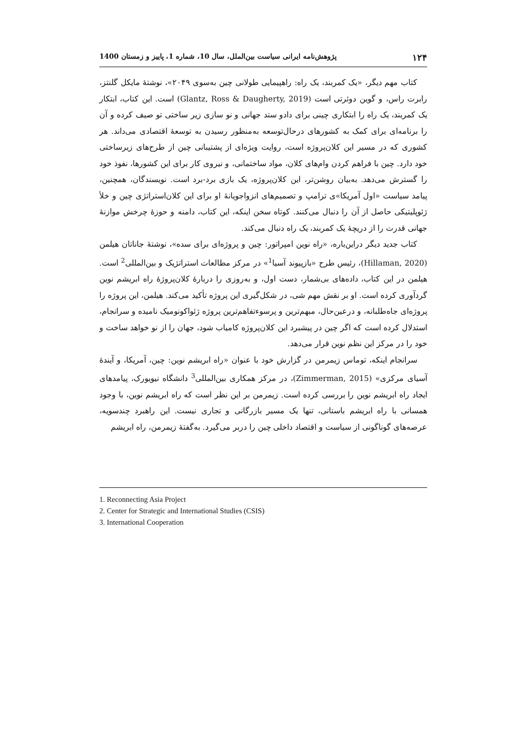۱۲۴ پژوهش‌نامه ایرانی سیاست بین‌الملل، سال 10، شماره 1، پاییز و زمستان 1400
کتاب مهم دیگر، «یک کمربند، یک راه: راهپیمایی طولانی چین به‌سوی ۲۰۴۹»، نوشتهٔ مایکل گلنتز، رابرت راس، و گوین دوئرتی است (Glantz, Ross & Daugherty, 2019) است. این کتاب، ابتکار یک کمربند، یک راه را ابتکاری چینی برای دادو ستد جهانی و نو سازی زیر ساختی تو صیف کرده و آن را برنامه‌ای برای کمک به کشورهای درحال‌توسعه به‌منظور رسیدن به توسعهٔ اقتصادی می‌داند. هر کشوری که در مسیر این کلان‌پروژه است، روایت ویژه‌ای از پشتیبانی چین از طرح‌های زیرساختی خود دارد. چین با فراهم کردن وام‌های کلان، مواد ساختمانی، و نیروی کار برای این کشورها، نفوذ خود را گسترش می‌دهد. به‌بیان روشن‌تر، این کلان‌پروژه، یک بازی برد-برد است. نویسندگان، همچنین، پیامد سیاست «اول آمریکا»ی ترامپ و تصمیم‌های انزواجویانهٔ او برای این کلان‌استراتژی چین و خلأ ژئوپلیتیکی حاصل از آن را دنبال می‌کنند. کوتاه سخن اینکه، این کتاب، دامنه و حوزهٔ چرخش موازنهٔ جهانی قدرت را از دریچهٔ یک کمربند، یک راه دنبال می‌کند.
کتاب جدید دیگر دراین‌باره، «راه نوین امپراتور: چین و پروژه‌ای برای سده»، نوشتهٔ جاناتان هیلمن (Hillaman, 2020)، رئیس طرح «بازپیوند آسیا<sup>1</sup>» در مرکز مطالعات استراتژیک و بین‌المللی<sup>2</sup> است. هیلمن در این کتاب، داده‌های بی‌شمار، دست اول، و به‌روزی را دربارهٔ کلان‌پروژهٔ راه ابریشم نوین گردآوری کرده است. او بر نقش مهم شی، در شکل‌گیری این پروژه تأکید می‌کند. هیلمن، این پروژه را پروژه‌ای جاه‌طلبانه، و درعین‌حال، مبهم‌ترین و پرسوءتفاهم‌ترین پروژه ژئواکونومیک نامیده و سرانجام، استدلال کرده است که اگر چین در پیشبرد این کلان‌پروژه کامیاب شود، جهان را از نو خواهد ساخت و خود را در مرکز این نظم نوین قرار می‌دهد.
سرانجام اینکه، توماس زیمرمن در گزارش خود با عنوان «راه ابریشم نوین: چین، آمریکا، و آیندهٔ آسیای مرکزی» (Zimmerman, 2015)، در مرکز همکاری بین‌المللی<sup>3</sup> دانشگاه نیویورک، پیامدهای ایجاد راه ابریشم نوین را بررسی کرده است. زیمرمن بر این نظر است که راه ابریشم نوین، با وجود همسانی با راه ابریشم باستانی، تنها یک مسیر بازرگانی و تجاری نیست. این راهبرد چندسویه، عرصه‌های گوناگونی از سیاست و اقتصاد داخلی چین را دربر می‌گیرد. به‌گفتهٔ زیمرمن، راه ابریشم
1. Reconnecting Asia Project
2. Center for Strategic and International Studies (CSIS)
3. International Cooperation